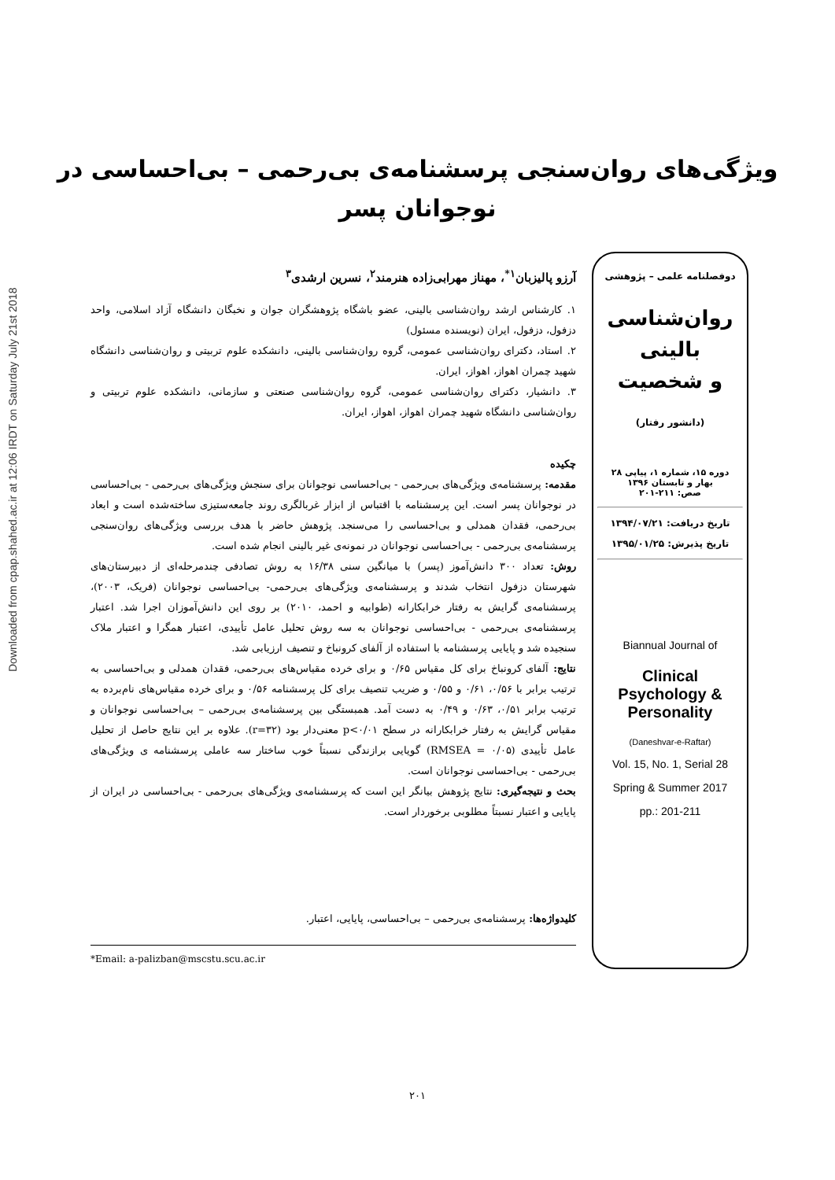Downloaded from cpap.shahed.ac.ir at 12:06 IRDT on Saturday July 21st 2018
ویژگی‌های روان‌سنجی پرسشنامه‌ی بی‌رحمی – بی‌احساسی در
نوجوانان پسر
دوفصلنامه علمی – پژوهشی
روان‌شناسی
بالینی
و شخصیت
(دانشور رفتار)
دوره ۱۵، شماره ۱، پیاپی ۲۸
بهار و تابستان ۱۳۹۶
صص: ۲۱۱-۲۰۱
تاریخ دریافت: ۱۳۹۴/۰۷/۲۱
تاریخ پذیرش: ۱۳۹۵/۰۱/۲۵
Biannual Journal of
Clinical Psychology & Personality
(Daneshvar-e-Raftar)
Vol. 15, No. 1, Serial 28
Spring & Summer 2017
pp.: 201-211
آرزو پالیزبان<sup>۱*</sup>، مهناز مهرابی‌زاده هنرمند<sup>۲</sup>، نسرین ارشدی<sup>۳</sup>
۱. کارشناس ارشد روان‌شناسی بالینی، عضو باشگاه پژوهشگران جوان و نخبگان دانشگاه آزاد اسلامی، واحد دزفول، دزفول، ایران (نویسنده مسئول)
۲. استاد، دکترای روان‌شناسی عمومی، گروه روان‌شناسی بالینی، دانشکده علوم تربیتی و روان‌شناسی دانشگاه شهید چمران اهواز، اهواز، ایران.
۳. دانشیار، دکترای روان‌شناسی عمومی، گروه روان‌شناسی صنعتی و سازمانی، دانشکده علوم تربیتی و روان‌شناسی دانشگاه شهید چمران اهواز، اهواز، ایران.
چکیده
مقدمه: پرسشنامه‌ی ویژگی‌های بی‌رحمی - بی‌احساسی نوجوانان برای سنجش ویژگی‌های بی‌رحمی - بی‌احساسی در نوجوانان پسر است. این پرسشنامه با اقتباس از ابزار غربالگری روند جامعه‌ستیزی ساخته‌شده است و ابعاد بی‌رحمی، فقدان همدلی و بی‌احساسی را می‌سنجد. پژوهش حاضر با هدف بررسی ویژگی‌های روان‌سنجی پرسشنامه‌ی بی‌رحمی - بی‌احساسی نوجوانان در نمونه‌ی غیر بالینی انجام شده است.
روش: تعداد ۳۰۰ دانش‌آموز (پسر) با میانگین سنی ۱۶/۳۸ به روش تصادفی چندمرحله‌ای از دبیرستان‌های شهرستان دزفول انتخاب شدند و پرسشنامه‌ی ویژگی‌های بی‌رحمی- بی‌احساسی نوجوانان (فریک، ۲۰۰۳)، پرسشنامه‌ی گرایش به رفتار خرابکارانه (طوابیه و احمد، ۲۰۱۰) بر روی این دانش‌آموزان اجرا شد. اعتبار پرسشنامه‌ی بی‌رحمی - بی‌احساسی نوجوانان به سه روش تحلیل عامل تأییدی، اعتبار همگرا و اعتبار ملاک سنجیده شد و پایایی پرسشنامه با استفاده از آلفای کرونباخ و تنصیف ارزیابی شد.
نتایج: آلفای کرونباخ برای کل مقیاس ۰/۶۵ و برای خرده مقیاس‌های بی‌رحمی، فقدان همدلی و بی‌احساسی به ترتیب برابر با ۰/۵۶، ۰/۶۱ و ۰/۵۵ و ضریب تنصیف برای کل پرسشنامه ۰/۵۶ و برای خرده مقیاس‌های نام‌برده به ترتیب برابر ۰/۵۱، ۰/۶۳ و ۰/۴۹ به دست آمد. همبستگی بین پرسشنامه‌ی بی‌رحمی – بی‌احساسی نوجوانان و مقیاس گرایش به رفتار خرابکارانه در سطح p<۰/۰۱ معنی‌دار بود (r=۳۲). علاوه بر این نتایج حاصل از تحلیل عامل تأییدی (RMSEA = ۰/۰۵) گویایی برازندگی نسبتاً خوب ساختار سه عاملی پرسشنامه ی ویژگی‌های بی‌رحمی - بی‌احساسی نوجوانان است.
بحث و نتیجه‌گیری: نتایج پژوهش بیانگر این است که پرسشنامه‌ی ویژگی‌های بی‌رحمی - بی‌احساسی در ایران از پایایی و اعتبار نسبتاً مطلوبی برخوردار است.
کلیدواژه‌ها: پرسشنامه‌ی بی‌رحمی – بی‌احساسی، پایایی، اعتبار.
*Email: a-palizban@mscstu.scu.ac.ir
۲۰۱